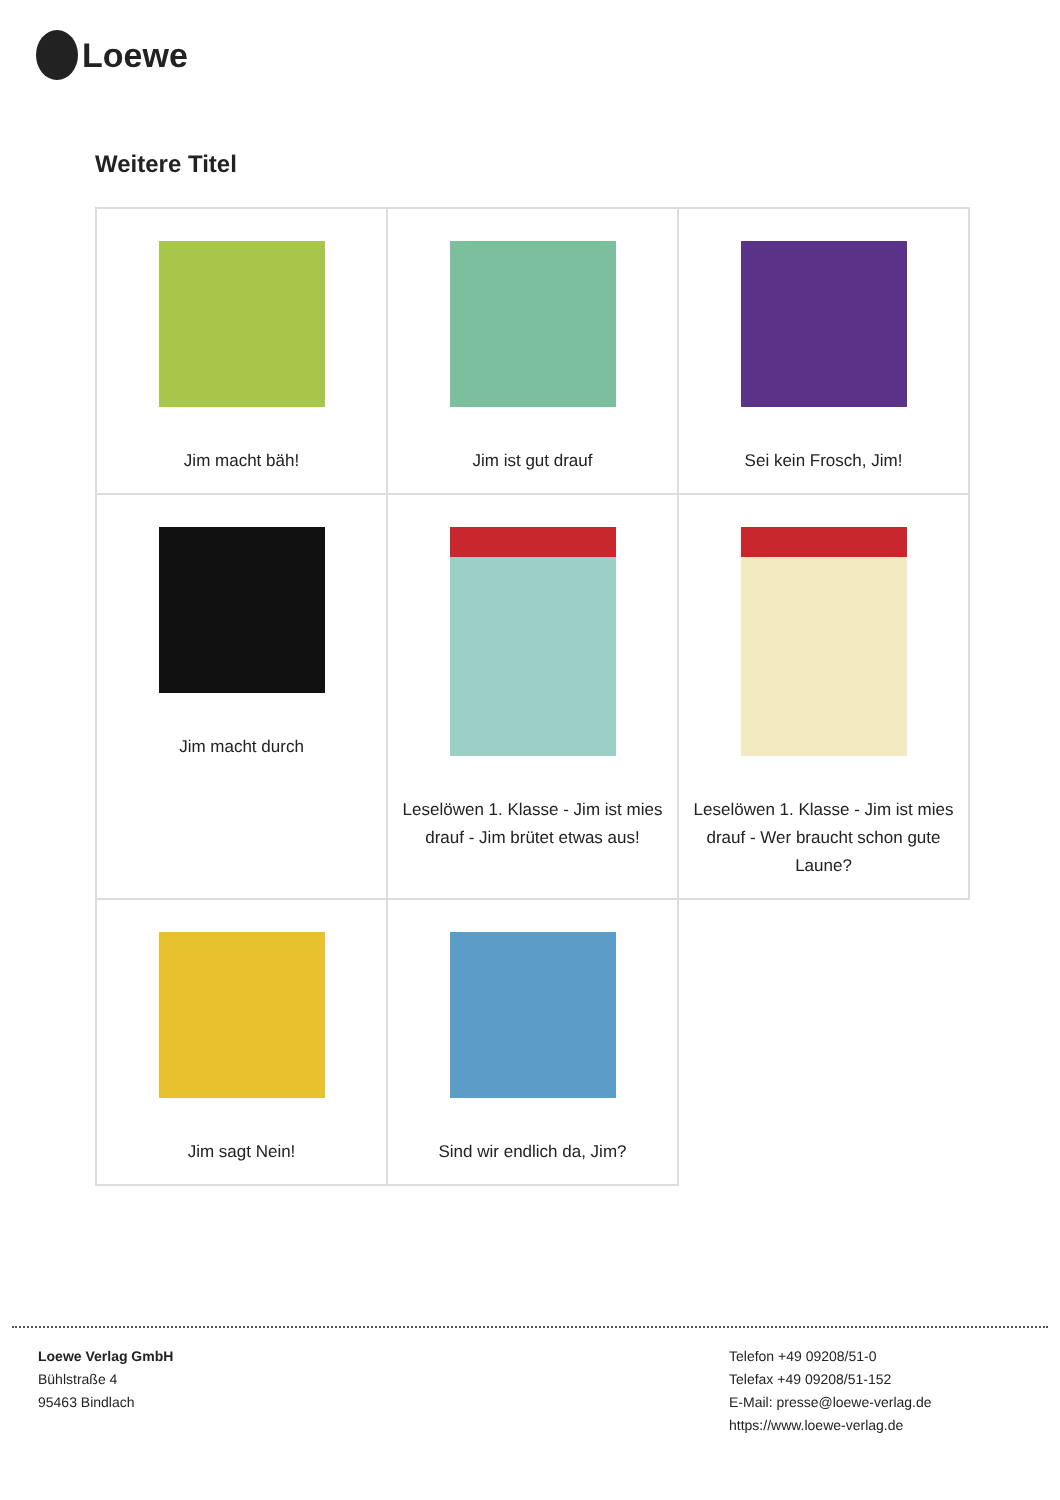Loewe
Weitere Titel
| Jim macht bäh! | Jim ist gut drauf | Sei kein Frosch, Jim! |
| Jim macht durch | Leselöwen 1. Klasse - Jim ist mies drauf - Jim brütet etwas aus! | Leselöwen 1. Klasse - Jim ist mies drauf - Wer braucht schon gute Laune? |
| Jim sagt Nein! | Sind wir endlich da, Jim? | |
Loewe Verlag GmbH
Bühlstraße 4
95463 Bindlach
Telefon +49 09208/51-0
Telefax +49 09208/51-152
E-Mail: presse@loewe-verlag.de
https://www.loewe-verlag.de